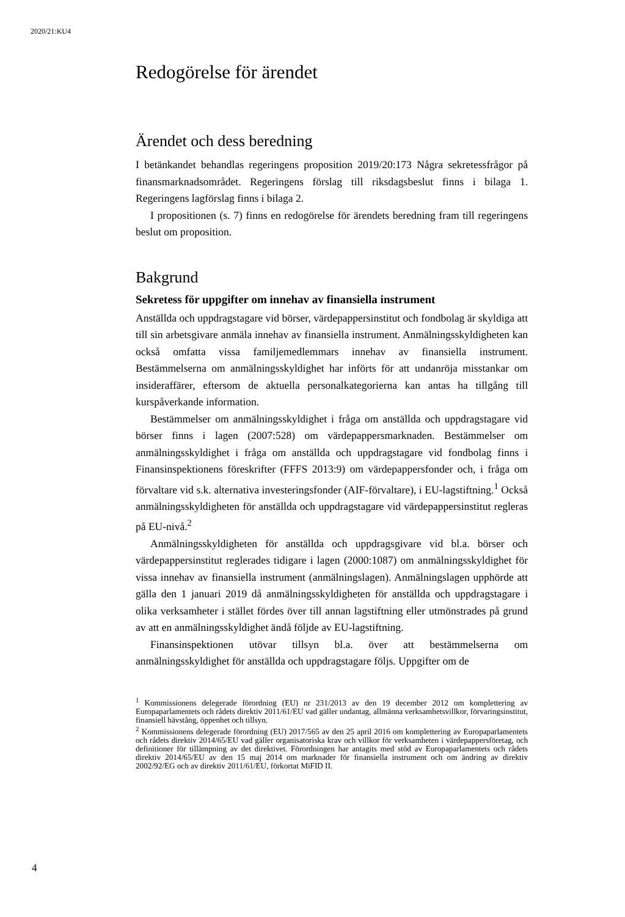2020/21:KU4
Redogörelse för ärendet
Ärendet och dess beredning
I betänkandet behandlas regeringens proposition 2019/20:173 Några sekretessfrågor på finansmarknadsområdet. Regeringens förslag till riksdagsbeslut finns i bilaga 1. Regeringens lagförslag finns i bilaga 2.
I propositionen (s. 7) finns en redogörelse för ärendets beredning fram till regeringens beslut om proposition.
Bakgrund
Sekretess för uppgifter om innehav av finansiella instrument
Anställda och uppdragstagare vid börser, värdepappersinstitut och fondbolag är skyldiga att till sin arbetsgivare anmäla innehav av finansiella instrument. Anmälningsskyldigheten kan också omfatta vissa familjemedlemmars innehav av finansiella instrument. Bestämmelserna om anmälningsskyldighet har införts för att undanröja misstankar om insideraffärer, eftersom de aktuella personalkategorierna kan antas ha tillgång till kurspåverkande information.
Bestämmelser om anmälningsskyldighet i fråga om anställda och uppdragstagare vid börser finns i lagen (2007:528) om värdepappersmarknaden. Bestämmelser om anmälningsskyldighet i fråga om anställda och uppdragstagare vid fondbolag finns i Finansinspektionens föreskrifter (FFFS 2013:9) om värdepappersfonder och, i fråga om förvaltare vid s.k. alternativa investeringsfonder (AIF-förvaltare), i EU-lagstiftning.<sup>1</sup> Också anmälningsskyldigheten för anställda och uppdragstagare vid värdepappersinstitut regleras på EU-nivå.<sup>2</sup>
Anmälningsskyldigheten för anställda och uppdragsgivare vid bl.a. börser och värdepappersinstitut reglerades tidigare i lagen (2000:1087) om anmälningsskyldighet för vissa innehav av finansiella instrument (anmälningslagen). Anmälningslagen upphörde att gälla den 1 januari 2019 då anmälningsskyldigheten för anställda och uppdragstagare i olika verksamheter i stället fördes över till annan lagstiftning eller utmönstrades på grund av att en anmälningsskyldighet ändå följde av EU-lagstiftning.
Finansinspektionen utövar tillsyn bl.a. över att bestämmelserna om anmälningsskyldighet för anställda och uppdragstagare följs. Uppgifter om de
<sup>1</sup> Kommissionens delegerade förordning (EU) nr 231/2013 av den 19 december 2012 om komplettering av Europaparlamentets och rådets direktiv 2011/61/EU vad gäller undantag, allmänna verksamhetsvillkor, förvaringsinstitut, finansiell hävstång, öppenhet och tillsyn.
<sup>2</sup> Kommissionens delegerade förordning (EU) 2017/565 av den 25 april 2016 om komplettering av Europaparlamentets och rådets direktiv 2014/65/EU vad gäller organisatoriska krav och villkor för verksamheten i värdepappersföretag, och definitioner för tillämpning av det direktivet. Förordningen har antagits med stöd av Europaparlamentets och rådets direktiv 2014/65/EU av den 15 maj 2014 om marknader för finansiella instrument och om ändring av direktiv 2002/92/EG och av direktiv 2011/61/EU, förkortat MiFID II.
4